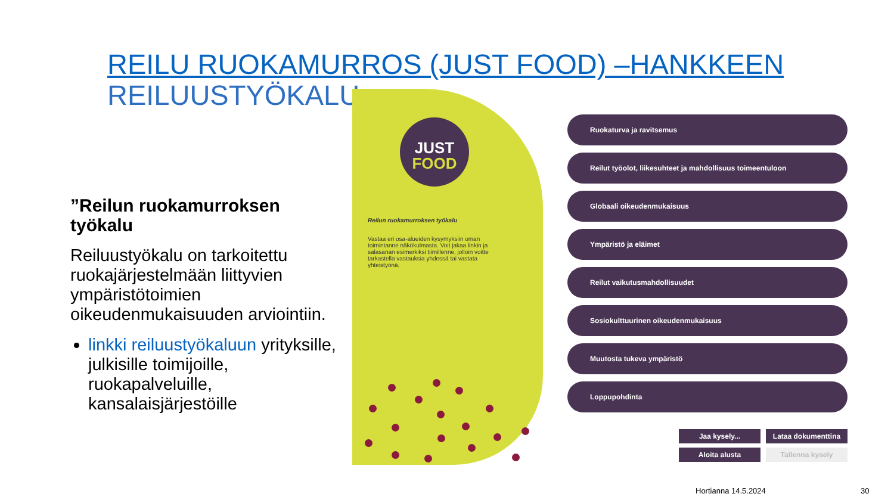REILU RUOKAMURROS (JUST FOOD) –HANKKEEN
REILUUSTYÖKALU
”Reilun ruokamurroksen työkalu
Reiluustyökalu on tarkoitettu ruokajärjestelmään liittyvien ympäristötoimien oikeudenmukaisuuden arviointiin.
linkki reiluustyökaluun yrityksille, julkisille toimijoille, ruokapalveluille, kansalaisjärjestöille
JUST
FOOD
Reilun ruokamurroksen työkalu
Vastaa eri osa-alueiden kysymyksiin oman toimintanne näkökulmasta. Voit jakaa linkin ja salasanan esimerkiksi tiimillenne, jolloin voitte tarkastella vastauksia yhdessä tai vastata yhteistyönä.
Ruokaturva ja ravitsemus
Reilut työolot, liikesuhteet ja mahdollisuus toimeentuloon
Globaali oikeudenmukaisuus
Ympäristö ja eläimet
Reilut vaikutusmahdollisuudet
Sosiokulttuurinen oikeudenmukaisuus
Muutosta tukeva ympäristö
Loppupohdinta
Jaa kysely... Lataa dokumenttina
Aloita alusta Tallenna kysely
Hortianna 14.5.2024 30